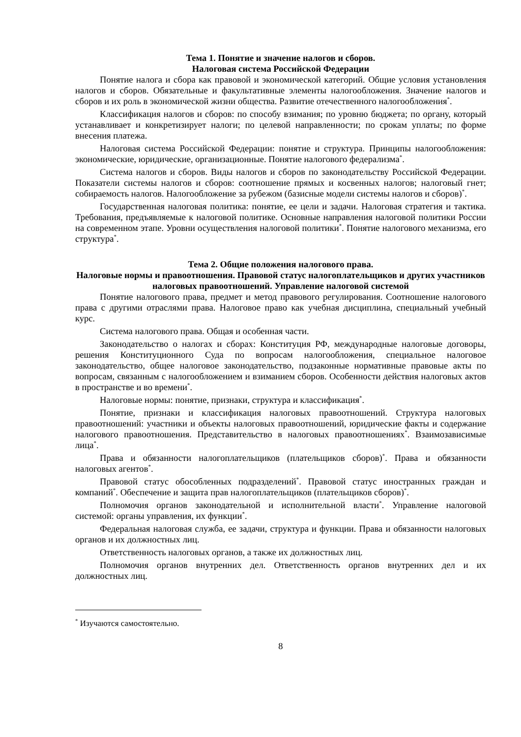Тема 1. Понятие и значение налогов и сборов.
Налоговая система Российской Федерации
Понятие налога и сбора как правовой и экономической категорий. Общие условия установления налогов и сборов. Обязательные и факультативные элементы налогообложения. Значение налогов и сборов и их роль в экономической жизни общества. Развитие отечественного налогообложения<sup>*</sup>.
Классификация налогов и сборов: по способу взимания; по уровню бюджета; по органу, который устанавливает и конкретизирует налоги; по целевой направленности; по срокам уплаты; по форме внесения платежа.
Налоговая система Российской Федерации: понятие и структура. Принципы налогообложения: экономические, юридические, организационные. Понятие налогового федерализма<sup>*</sup>.
Система налогов и сборов. Виды налогов и сборов по законодательству Российской Федерации. Показатели системы налогов и сборов: соотношение прямых и косвенных налогов; налоговый гнет; собираемость налогов. Налогообложение за рубежом (базисные модели системы налогов и сборов)<sup>*</sup>.
Государственная налоговая политика: понятие, ее цели и задачи. Налоговая стратегия и тактика. Требования, предъявляемые к налоговой политике. Основные направления налоговой политики России на современном этапе. Уровни осуществления налоговой политики<sup>*</sup>. Понятие налогового механизма, его структура<sup>*</sup>.
Тема 2. Общие положения налогового права.
Налоговые нормы и правоотношения. Правовой статус налогоплательщиков и других участников налоговых правоотношений. Управление налоговой системой
Понятие налогового права, предмет и метод правового регулирования. Соотношение налогового права с другими отраслями права. Налоговое право как учебная дисциплина, специальный учебный курс.
Система налогового права. Общая и особенная части.
Законодательство о налогах и сборах: Конституция РФ, международные налоговые договоры, решения Конституционного Суда по вопросам налогообложения, специальное налоговое законодательство, общее налоговое законодательство, подзаконные нормативные правовые акты по вопросам, связанным с налогообложением и взиманием сборов. Особенности действия налоговых актов в пространстве и во времени<sup>*</sup>.
Налоговые нормы: понятие, признаки, структура и классификация<sup>*</sup>.
Понятие, признаки и классификация налоговых правоотношений. Структура налоговых правоотношений: участники и объекты налоговых правоотношений, юридические факты и содержание налогового правоотношения. Представительство в налоговых правоотношениях<sup>*</sup>. Взаимозависимые лица<sup>*</sup>.
Права и обязанности налогоплательщиков (плательщиков сборов)<sup>*</sup>. Права и обязанности налоговых агентов<sup>*</sup>.
Правовой статус обособленных подразделений<sup>*</sup>. Правовой статус иностранных граждан и компаний<sup>*</sup>. Обеспечение и защита прав налогоплательщиков (плательщиков сборов)<sup>*</sup>.
Полномочия органов законодательной и исполнительной власти<sup>*</sup>. Управление налоговой системой: органы управления, их функции<sup>*</sup>.
Федеральная налоговая служба, ее задачи, структура и функции. Права и обязанности налоговых органов и их должностных лиц.
Ответственность налоговых органов, а также их должностных лиц.
Полномочия органов внутренних дел. Ответственность органов внутренних дел и их должностных лиц.
<sup>*</sup> Изучаются самостоятельно.
8